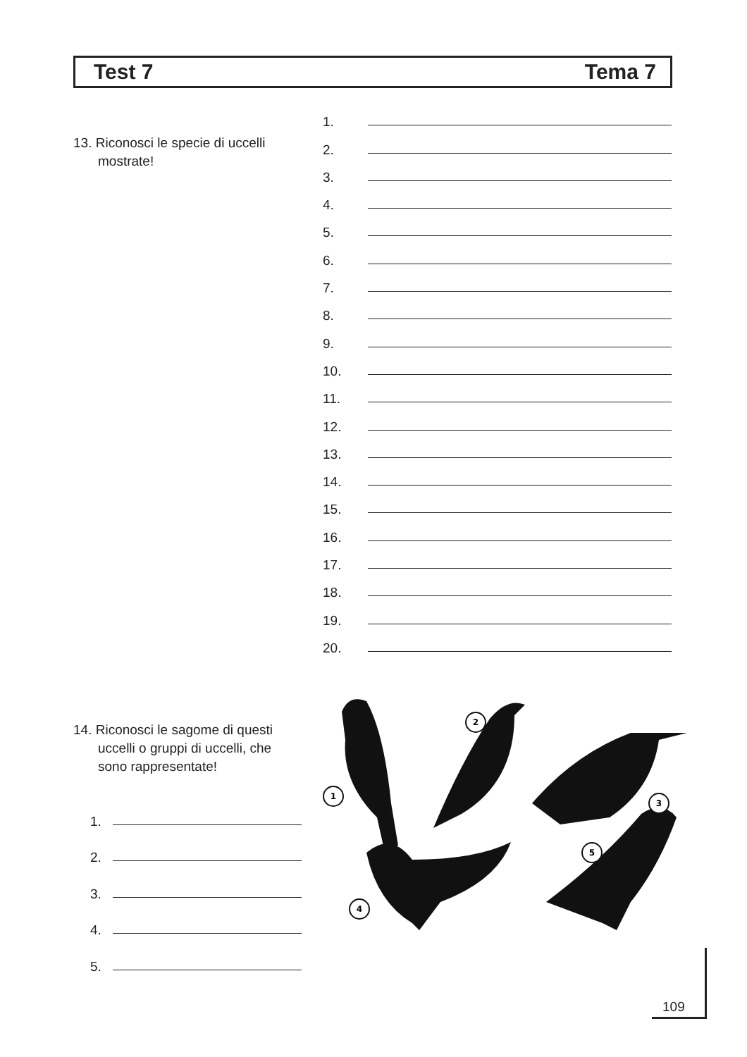Test 7 Tema 7
13. Riconosci le specie di uccelli
mostrate!
1.
2.
3.
4.
5.
6.
7.
8.
9.
10.
11.
12.
13.
14.
15.
16.
17.
18.
19.
20.
14. Riconosci le sagome di questi
uccelli o gruppi di uccelli, che
sono rappresentate!
1.
2.
3.
4.
5.
1
2
3
4
5
109